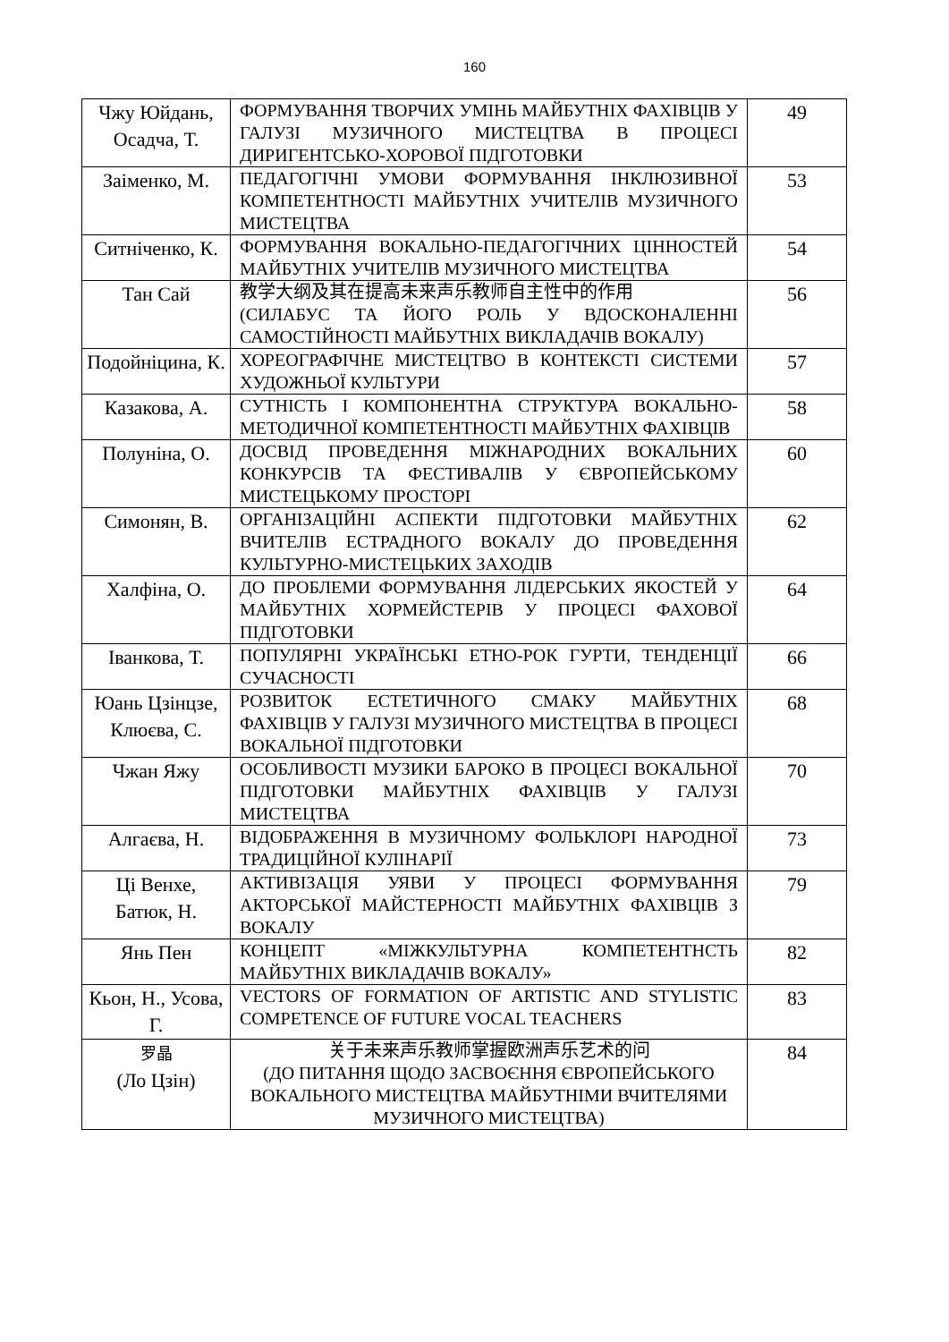160
| Чжу Юйдань, Осадча, Т. | ФОРМУВАННЯ ТВОРЧИХ УМІНЬ МАЙБУТНІХ ФАХІВЦІВ У ГАЛУЗІ МУЗИЧНОГО МИСТЕЦТВА В ПРОЦЕСІ ДИРИГЕНТСЬКО-ХОРОВОЇ ПІДГОТОВКИ | 49 |
| Заіменко, М. | ПЕДАГОГІЧНІ УМОВИ ФОРМУВАННЯ ІНКЛЮЗИВНОЇ КОМПЕТЕНТНОСТІ МАЙБУТНІХ УЧИТЕЛІВ МУЗИЧНОГО МИСТЕЦТВА | 53 |
| Ситніченко, К. | ФОРМУВАННЯ ВОКАЛЬНО-ПЕДАГОГІЧНИХ ЦІННОСТЕЙ МАЙБУТНІХ УЧИТЕЛІВ МУЗИЧНОГО МИСТЕЦТВА | 54 |
| Тан Сай | 教学大纲及其在提高未来声乐教师自主性中的作用 (СИЛАБУС ТА ЙОГО РОЛЬ У ВДОСКОНАЛЕННІ САМОСТІЙНОСТІ МАЙБУТНІХ ВИКЛАДАЧІВ ВОКАЛУ) | 56 |
| Подойніцина, К. | ХОРЕОГРАФІЧНЕ МИСТЕЦТВО В КОНТЕКСТІ СИСТЕМИ ХУДОЖНЬОЇ КУЛЬТУРИ | 57 |
| Казакова, А. | СУТНІСТЬ І КОМПОНЕНТНА СТРУКТУРА ВОКАЛЬНО-МЕТОДИЧНОЇ КОМПЕТЕНТНОСТІ МАЙБУТНІХ ФАХІВЦІВ | 58 |
| Полуніна, О. | ДОСВІД ПРОВЕДЕННЯ МІЖНАРОДНИХ ВОКАЛЬНИХ КОНКУРСІВ ТА ФЕСТИВАЛІВ У ЄВРОПЕЙСЬКОМУ МИСТЕЦЬКОМУ ПРОСТОРІ | 60 |
| Симонян, В. | ОРГАНІЗАЦІЙНІ АСПЕКТИ ПІДГОТОВКИ МАЙБУТНІХ ВЧИТЕЛІВ ЕСТРАДНОГО ВОКАЛУ ДО ПРОВЕДЕННЯ КУЛЬТУРНО-МИСТЕЦЬКИХ ЗАХОДІВ | 62 |
| Халфіна, О. | ДО ПРОБЛЕМИ ФОРМУВАННЯ ЛІДЕРСЬКИХ ЯКОСТЕЙ У МАЙБУТНІХ ХОРМЕЙСТЕРІВ У ПРОЦЕСІ ФАХОВОЇ ПІДГОТОВКИ | 64 |
| Іванкова, Т. | ПОПУЛЯРНІ УКРАЇНСЬКІ ЕТНО-РОК ГУРТИ, ТЕНДЕНЦІЇ СУЧАСНОСТІ | 66 |
| Юань Цзінцзе, Клюєва, С. | РОЗВИТОК ЕСТЕТИЧНОГО СМАКУ МАЙБУТНІХ ФАХІВЦІВ У ГАЛУЗІ МУЗИЧНОГО МИСТЕЦТВА В ПРОЦЕСІ ВОКАЛЬНОЇ ПІДГОТОВКИ | 68 |
| Чжан Яжу | ОСОБЛИВОСТІ МУЗИКИ БАРОКО В ПРОЦЕСІ ВОКАЛЬНОЇ ПІДГОТОВКИ МАЙБУТНІХ ФАХІВЦІВ У ГАЛУЗІ МИСТЕЦТВА | 70 |
| Алгаєва, Н. | ВІДОБРАЖЕННЯ В МУЗИЧНОМУ ФОЛЬКЛОРІ НАРОДНОЇ ТРАДИЦІЙНОЇ КУЛІНАРІЇ | 73 |
| Ці Венхе, Батюк, Н. | АКТИВІЗАЦІЯ УЯВИ У ПРОЦЕСІ ФОРМУВАННЯ АКТОРСЬКОЇ МАЙСТЕРНОСТІ МАЙБУТНІХ ФАХІВЦІВ З ВОКАЛУ | 79 |
| Янь Пен | КОНЦЕПТ «МІЖКУЛЬТУРНА КОМПЕТЕНТНСТЬ МАЙБУТНІХ ВИКЛАДАЧІВ ВОКАЛУ» | 82 |
| Кьон, Н., Усова, Г. | VECTORS OF FORMATION OF ARTISTIC AND STYLISTIC COMPETENCE OF FUTURE VOCAL TEACHERS | 83 |
| 罗晶 (Ло Цзін) | 关于未来声乐教师掌握欧洲声乐艺术的问 (ДО ПИТАННЯ ЩОДО ЗАСВОЄННЯ ЄВРОПЕЙСЬКОГО ВОКАЛЬНОГО МИСТЕЦТВА МАЙБУТНІМИ ВЧИТЕЛЯМИ МУЗИЧНОГО МИСТЕЦТВА) | 84 |